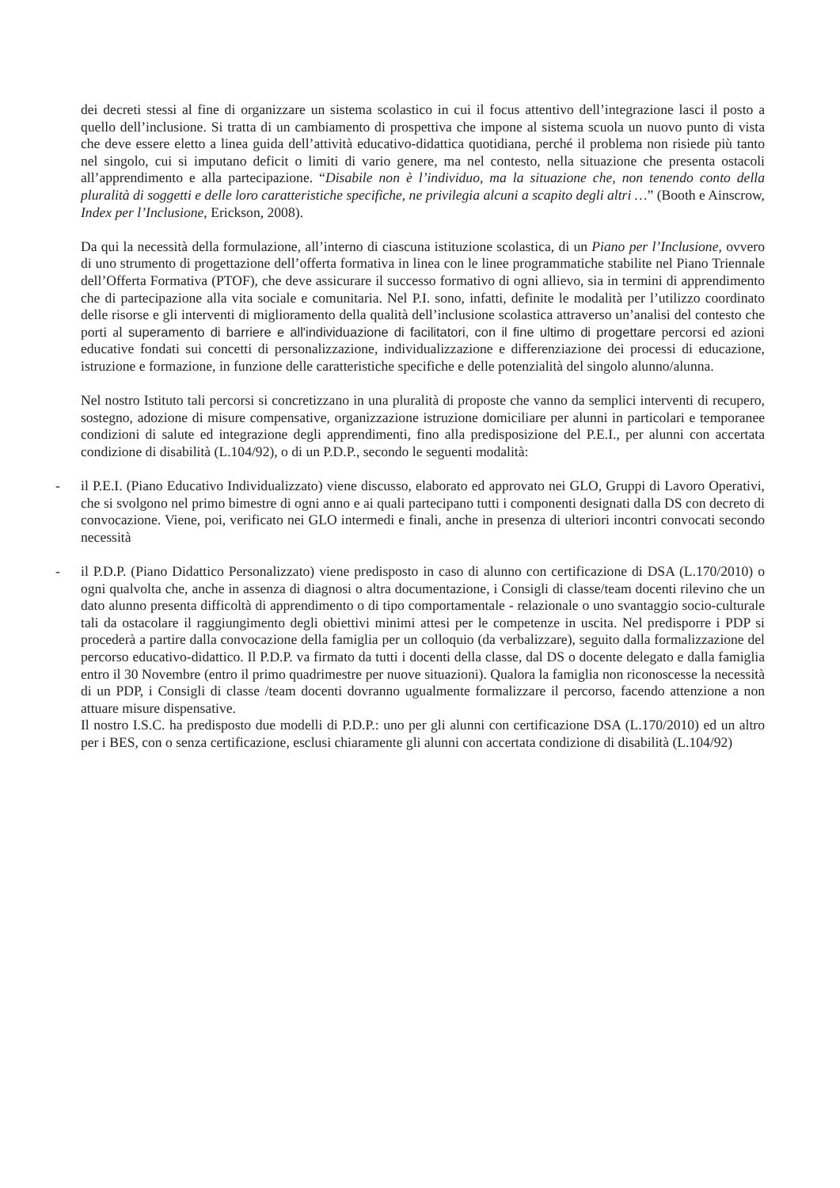dei decreti stessi al fine di organizzare un sistema scolastico in cui il focus attentivo dell’integrazione lasci il posto a quello dell’inclusione. Si tratta di un cambiamento di prospettiva che impone al sistema scuola un nuovo punto di vista che deve essere eletto a linea guida dell’attività educativo-didattica quotidiana, perché il problema non risiede più tanto nel singolo, cui si imputano deficit o limiti di vario genere, ma nel contesto, nella situazione che presenta ostacoli all’apprendimento e alla partecipazione. “Disabile non è l’individuo, ma la situazione che, non tenendo conto della pluralità di soggetti e delle loro caratteristiche specifiche, ne privilegia alcuni a scapito degli altri …” (Booth e Ainscrow, Index per l’Inclusione, Erickson, 2008).
Da qui la necessità della formulazione, all’interno di ciascuna istituzione scolastica, di un Piano per l’Inclusione, ovvero di uno strumento di progettazione dell’offerta formativa in linea con le linee programmatiche stabilite nel Piano Triennale dell’Offerta Formativa (PTOF), che deve assicurare il successo formativo di ogni allievo, sia in termini di apprendimento che di partecipazione alla vita sociale e comunitaria. Nel P.I. sono, infatti, definite le modalità per l’utilizzo coordinato delle risorse e gli interventi di miglioramento della qualità dell’inclusione scolastica attraverso un’analisi del contesto che porti al superamento di barriere e all'individuazione di facilitatori, con il fine ultimo di progettare percorsi ed azioni educative fondati sui concetti di personalizzazione, individualizzazione e differenziazione dei processi di educazione, istruzione e formazione, in funzione delle caratteristiche specifiche e delle potenzialità del singolo alunno/alunna.
Nel nostro Istituto tali percorsi si concretizzano in una pluralità di proposte che vanno da semplici interventi di recupero, sostegno, adozione di misure compensative, organizzazione istruzione domiciliare per alunni in particolari e temporanee condizioni di salute ed integrazione degli apprendimenti, fino alla predisposizione del P.E.I., per alunni con accertata condizione di disabilità (L.104/92), o di un P.D.P., secondo le seguenti modalità:
- il P.E.I. (Piano Educativo Individualizzato) viene discusso, elaborato ed approvato nei GLO, Gruppi di Lavoro Operativi, che si svolgono nel primo bimestre di ogni anno e ai quali partecipano tutti i componenti designati dalla DS con decreto di convocazione. Viene, poi, verificato nei GLO intermedi e finali, anche in presenza di ulteriori incontri convocati secondo necessità
- il P.D.P. (Piano Didattico Personalizzato) viene predisposto in caso di alunno con certificazione di DSA (L.170/2010) o ogni qualvolta che, anche in assenza di diagnosi o altra documentazione, i Consigli di classe/team docenti rilevino che un dato alunno presenta difficoltà di apprendimento o di tipo comportamentale - relazionale o uno svantaggio socio-culturale tali da ostacolare il raggiungimento degli obiettivi minimi attesi per le competenze in uscita. Nel predisporre i PDP si procederà a partire dalla convocazione della famiglia per un colloquio (da verbalizzare), seguito dalla formalizzazione del percorso educativo-didattico. Il P.D.P. va firmato da tutti i docenti della classe, dal DS o docente delegato e dalla famiglia entro il 30 Novembre (entro il primo quadrimestre per nuove situazioni). Qualora la famiglia non riconoscesse la necessità di un PDP, i Consigli di classe /team docenti dovranno ugualmente formalizzare il percorso, facendo attenzione a non attuare misure dispensative.
Il nostro I.S.C. ha predisposto due modelli di P.D.P.: uno per gli alunni con certificazione DSA (L.170/2010) ed un altro per i BES, con o senza certificazione, esclusi chiaramente gli alunni con accertata condizione di disabilità (L.104/92)